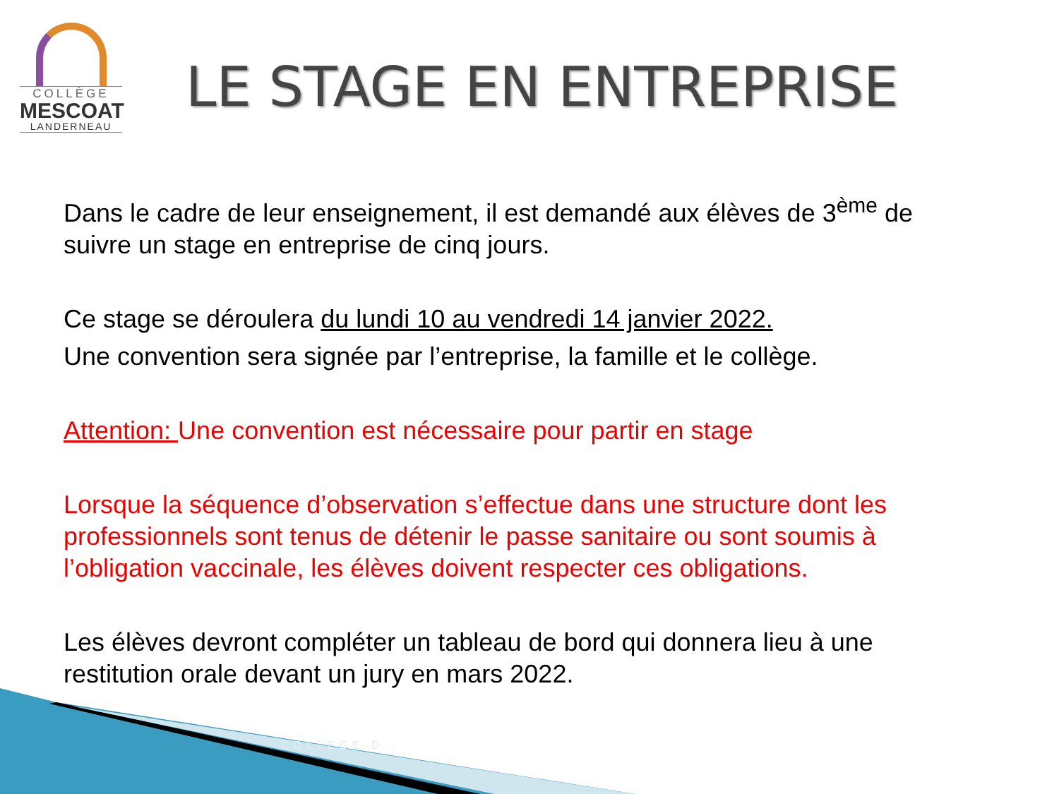COLLÈGE
MESCOAT
LANDERNEAU
LE STAGE EN ENTREPRISE
Dans le cadre de leur enseignement, il est demandé aux élèves de 3<sup>ème</sup> de suivre un stage en entreprise de cinq jours.
Ce stage se déroulera du lundi 10 au vendredi 14 janvier 2022.
Une convention sera signée par l’entreprise, la famille et le collège.
Attention: Une convention est nécessaire pour partir en stage
Lorsque la séquence d’observation s’effectue dans une structure dont les professionnels sont tenus de détenir le passe sanitaire ou sont soumis à l’obligation vaccinale, les élèves doivent respecter ces obligations.
Les élèves devront compléter un tableau de bord qui donnera lieu à une restitution orale devant un jury en mars 2022.
COLLEGE D